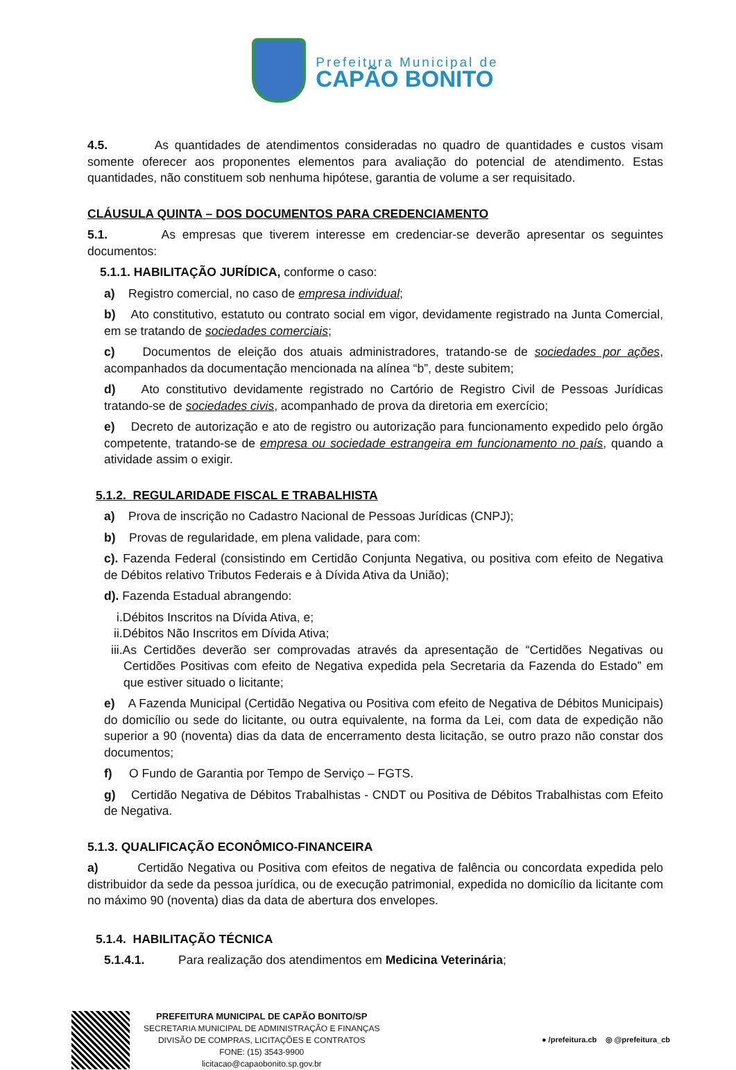Prefeitura Municipal de
CAPÃO BONITO
4.5. As quantidades de atendimentos consideradas no quadro de quantidades e custos visam somente oferecer aos proponentes elementos para avaliação do potencial de atendimento. Estas quantidades, não constituem sob nenhuma hipótese, garantia de volume a ser requisitado.
CLÁUSULA QUINTA – DOS DOCUMENTOS PARA CREDENCIAMENTO
5.1. As empresas que tiverem interesse em credenciar-se deverão apresentar os seguintes documentos:
5.1.1. HABILITAÇÃO JURÍDICA, conforme o caso:
a) Registro comercial, no caso de empresa individual;
b) Ato constitutivo, estatuto ou contrato social em vigor, devidamente registrado na Junta Comercial, em se tratando de sociedades comerciais;
c) Documentos de eleição dos atuais administradores, tratando-se de sociedades por ações, acompanhados da documentação mencionada na alínea “b”, deste subitem;
d) Ato constitutivo devidamente registrado no Cartório de Registro Civil de Pessoas Jurídicas tratando-se de sociedades civis, acompanhado de prova da diretoria em exercício;
e) Decreto de autorização e ato de registro ou autorização para funcionamento expedido pelo órgão competente, tratando-se de empresa ou sociedade estrangeira em funcionamento no país, quando a atividade assim o exigir.
5.1.2. REGULARIDADE FISCAL E TRABALHISTA
a) Prova de inscrição no Cadastro Nacional de Pessoas Jurídicas (CNPJ);
b) Provas de regularidade, em plena validade, para com:
c). Fazenda Federal (consistindo em Certidão Conjunta Negativa, ou positiva com efeito de Negativa de Débitos relativo Tributos Federais e à Dívida Ativa da União);
d). Fazenda Estadual abrangendo:
i.Débitos Inscritos na Dívida Ativa, e;
ii.Débitos Não Inscritos em Dívida Ativa;
iii.As Certidões deverão ser comprovadas através da apresentação de “Certidões Negativas ou Certidões Positivas com efeito de Negativa expedida pela Secretaria da Fazenda do Estado” em que estiver situado o licitante;
e) A Fazenda Municipal (Certidão Negativa ou Positiva com efeito de Negativa de Débitos Municipais) do domicílio ou sede do licitante, ou outra equivalente, na forma da Lei, com data de expedição não superior a 90 (noventa) dias da data de encerramento desta licitação, se outro prazo não constar dos documentos;
f) O Fundo de Garantia por Tempo de Serviço – FGTS.
g) Certidão Negativa de Débitos Trabalhistas - CNDT ou Positiva de Débitos Trabalhistas com Efeito de Negativa.
5.1.3. QUALIFICAÇÃO ECONÔMICO-FINANCEIRA
a) Certidão Negativa ou Positiva com efeitos de negativa de falência ou concordata expedida pelo distribuidor da sede da pessoa jurídica, ou de execução patrimonial, expedida no domicílio da licitante com no máximo 90 (noventa) dias da data de abertura dos envelopes.
5.1.4. HABILITAÇÃO TÉCNICA
5.1.4.1. Para realização dos atendimentos em Medicina Veterinária;
PREFEITURA MUNICIPAL DE CAPÃO BONITO/SP
SECRETARIA MUNICIPAL DE ADMINISTRAÇÃO E FINANÇAS
DIVISÃO DE COMPRAS, LICITAÇÕES E CONTRATOS
FONE: (15) 3543-9900
licitacao@capaobonito.sp.gov.br
● /prefeitura.cb ◎ @prefeitura_cb